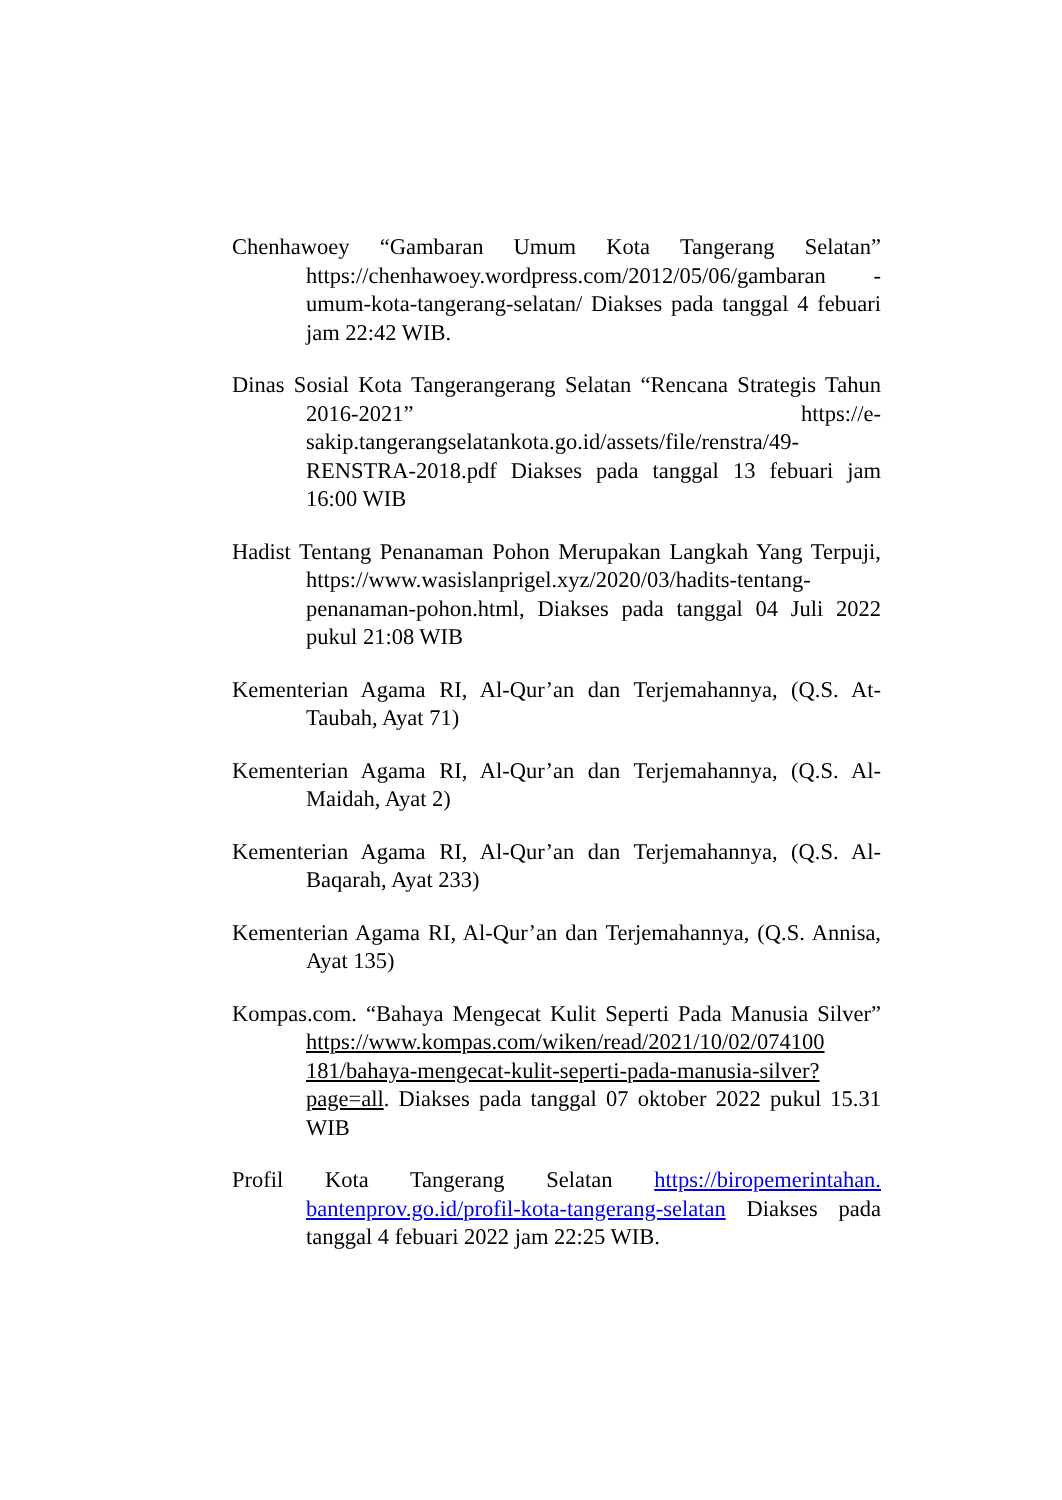Chenhawoey “Gambaran Umum Kota Tangerang Selatan” https://chenhawoey.wordpress.com/2012/05/06/gambaran -umum-kota-tangerang-selatan/ Diakses pada tanggal 4 febuari jam 22:42 WIB.
Dinas Sosial Kota Tangerangerang Selatan “Rencana Strategis Tahun 2016-2021” https://e-sakip.tangerangselatankota.go.id/assets/file/renstra/49-RENSTRA-2018.pdf Diakses pada tanggal 13 febuari jam 16:00 WIB
Hadist Tentang Penanaman Pohon Merupakan Langkah Yang Terpuji, https://www.wasislanprigel.xyz/2020/03/hadits-tentang-penanaman-pohon.html, Diakses pada tanggal 04 Juli 2022 pukul 21:08 WIB
Kementerian Agama RI, Al-Qur’an dan Terjemahannya, (Q.S. At-Taubah, Ayat 71)
Kementerian Agama RI, Al-Qur’an dan Terjemahannya, (Q.S. Al-Maidah, Ayat 2)
Kementerian Agama RI, Al-Qur’an dan Terjemahannya, (Q.S. Al-Baqarah, Ayat 233)
Kementerian Agama RI, Al-Qur’an dan Terjemahannya, (Q.S. Annisa, Ayat 135)
Kompas.com. “Bahaya Mengecat Kulit Seperti Pada Manusia Silver” https://www.kompas.com/wiken/read/2021/10/02/074100 181/bahaya-mengecat-kulit-seperti-pada-manusia-silver?page=all. Diakses pada tanggal 07 oktober 2022 pukul 15.31 WIB
Profil Kota Tangerang Selatan https://biropemerintahan. bantenprov.go.id/profil-kota-tangerang-selatan Diakses pada tanggal 4 febuari 2022 jam 22:25 WIB.